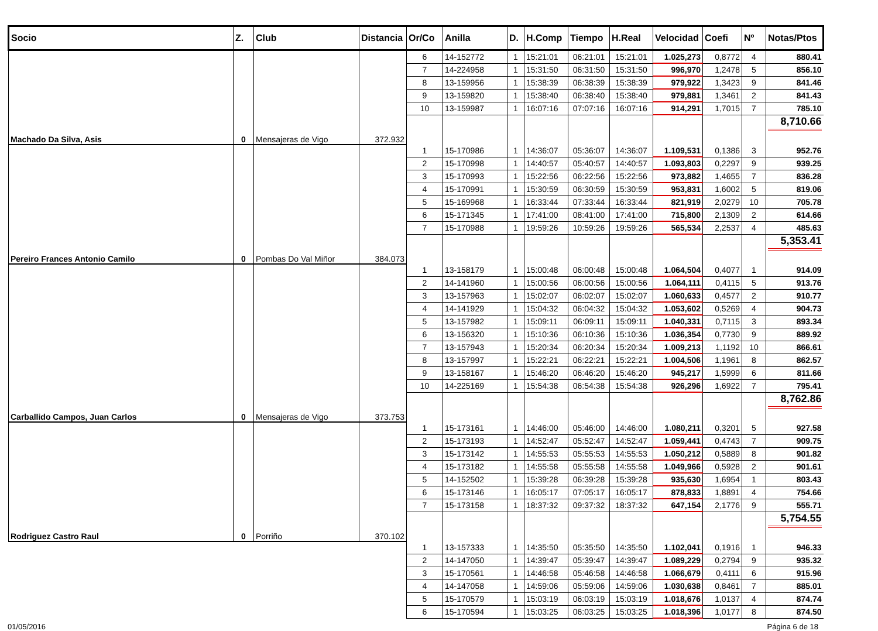| Socio | Z. | Club | Distancia | Or/Co | Anilla | D. | H.Comp | Tiempo | H.Real | Velocidad | Coefi | Nº | Notas/Ptos |
| --- | --- | --- | --- | --- | --- | --- | --- | --- | --- | --- | --- | --- | --- |
| | | | | 6 | 14-152772 | 1 | 15:21:01 | 06:21:01 | 15:21:01 | 1.025,273 | 0,8772 | 4 | 880.41 |
| | | | | 7 | 14-224958 | 1 | 15:31:50 | 06:31:50 | 15:31:50 | 996,970 | 1,2478 | 5 | 856.10 |
| | | | | 8 | 13-159956 | 1 | 15:38:39 | 06:38:39 | 15:38:39 | 979,922 | 1,3423 | 9 | 841.46 |
| | | | | 9 | 13-159820 | 1 | 15:38:40 | 06:38:40 | 15:38:40 | 979,881 | 1,3461 | 2 | 841.43 |
| | | | | 10 | 13-159987 | 1 | 16:07:16 | 07:07:16 | 16:07:16 | 914,291 | 1,7015 | 7 | 785.10 |
| Machado Da Silva, Asis | 0 | Mensajeras de Vigo | 372.932 | | | | | | | | | | 8,710.66 |
| | | | | 1 | 15-170986 | 1 | 14:36:07 | 05:36:07 | 14:36:07 | 1.109,531 | 0,1386 | 3 | 952.76 |
| | | | | 2 | 15-170998 | 1 | 14:40:57 | 05:40:57 | 14:40:57 | 1.093,803 | 0,2297 | 9 | 939.25 |
| | | | | 3 | 15-170993 | 1 | 15:22:56 | 06:22:56 | 15:22:56 | 973,882 | 1,4655 | 7 | 836.28 |
| | | | | 4 | 15-170991 | 1 | 15:30:59 | 06:30:59 | 15:30:59 | 953,831 | 1,6002 | 5 | 819.06 |
| | | | | 5 | 15-169968 | 1 | 16:33:44 | 07:33:44 | 16:33:44 | 821,919 | 2,0279 | 10 | 705.78 |
| | | | | 6 | 15-171345 | 1 | 17:41:00 | 08:41:00 | 17:41:00 | 715,800 | 2,1309 | 2 | 614.66 |
| | | | | 7 | 15-170988 | 1 | 19:59:26 | 10:59:26 | 19:59:26 | 565,534 | 2,2537 | 4 | 485.63 |
| Pereiro Frances Antonio Camilo | 0 | Pombas Do Val Miñor | 384.073 | | | | | | | | | | 5,353.41 |
| | | | | 1 | 13-158179 | 1 | 15:00:48 | 06:00:48 | 15:00:48 | 1.064,504 | 0,4077 | 1 | 914.09 |
| | | | | 2 | 14-141960 | 1 | 15:00:56 | 06:00:56 | 15:00:56 | 1.064,111 | 0,4115 | 5 | 913.76 |
| | | | | 3 | 13-157963 | 1 | 15:02:07 | 06:02:07 | 15:02:07 | 1.060,633 | 0,4577 | 2 | 910.77 |
| | | | | 4 | 14-141929 | 1 | 15:04:32 | 06:04:32 | 15:04:32 | 1.053,602 | 0,5269 | 4 | 904.73 |
| | | | | 5 | 13-157982 | 1 | 15:09:11 | 06:09:11 | 15:09:11 | 1.040,331 | 0,7115 | 3 | 893.34 |
| | | | | 6 | 13-156320 | 1 | 15:10:36 | 06:10:36 | 15:10:36 | 1.036,354 | 0,7730 | 9 | 889.92 |
| | | | | 7 | 13-157943 | 1 | 15:20:34 | 06:20:34 | 15:20:34 | 1.009,213 | 1,1192 | 10 | 866.61 |
| | | | | 8 | 13-157997 | 1 | 15:22:21 | 06:22:21 | 15:22:21 | 1.004,506 | 1,1961 | 8 | 862.57 |
| | | | | 9 | 13-158167 | 1 | 15:46:20 | 06:46:20 | 15:46:20 | 945,217 | 1,5999 | 6 | 811.66 |
| | | | | 10 | 14-225169 | 1 | 15:54:38 | 06:54:38 | 15:54:38 | 926,296 | 1,6922 | 7 | 795.41 |
| Carballido Campos, Juan Carlos | 0 | Mensajeras de Vigo | 373.753 | | | | | | | | | | 8,762.86 |
| | | | | 1 | 15-173161 | 1 | 14:46:00 | 05:46:00 | 14:46:00 | 1.080,211 | 0,3201 | 5 | 927.58 |
| | | | | 2 | 15-173193 | 1 | 14:52:47 | 05:52:47 | 14:52:47 | 1.059,441 | 0,4743 | 7 | 909.75 |
| | | | | 3 | 15-173142 | 1 | 14:55:53 | 05:55:53 | 14:55:53 | 1.050,212 | 0,5889 | 8 | 901.82 |
| | | | | 4 | 15-173182 | 1 | 14:55:58 | 05:55:58 | 14:55:58 | 1.049,966 | 0,5928 | 2 | 901.61 |
| | | | | 5 | 14-152502 | 1 | 15:39:28 | 06:39:28 | 15:39:28 | 935,630 | 1,6954 | 1 | 803.43 |
| | | | | 6 | 15-173146 | 1 | 16:05:17 | 07:05:17 | 16:05:17 | 878,833 | 1,8891 | 4 | 754.66 |
| | | | | 7 | 15-173158 | 1 | 18:37:32 | 09:37:32 | 18:37:32 | 647,154 | 2,1776 | 9 | 555.71 |
| Rodriguez Castro Raul | 0 | Porriño | 370.102 | | | | | | | | | | 5,754.55 |
| | | | | 1 | 13-157333 | 1 | 14:35:50 | 05:35:50 | 14:35:50 | 1.102,041 | 0,1916 | 1 | 946.33 |
| | | | | 2 | 14-147050 | 1 | 14:39:47 | 05:39:47 | 14:39:47 | 1.089,229 | 0,2794 | 9 | 935.32 |
| | | | | 3 | 15-170561 | 1 | 14:46:58 | 05:46:58 | 14:46:58 | 1.066,679 | 0,4111 | 6 | 915.96 |
| | | | | 4 | 14-147058 | 1 | 14:59:06 | 05:59:06 | 14:59:06 | 1.030,638 | 0,8461 | 7 | 885.01 |
| | | | | 5 | 15-170579 | 1 | 15:03:19 | 06:03:19 | 15:03:19 | 1.018,676 | 1,0137 | 4 | 874.74 |
| | | | | 6 | 15-170594 | 1 | 15:03:25 | 06:03:25 | 15:03:25 | 1.018,396 | 1,0177 | 8 | 874.50 |
01/05/2016 Página 6 de 18